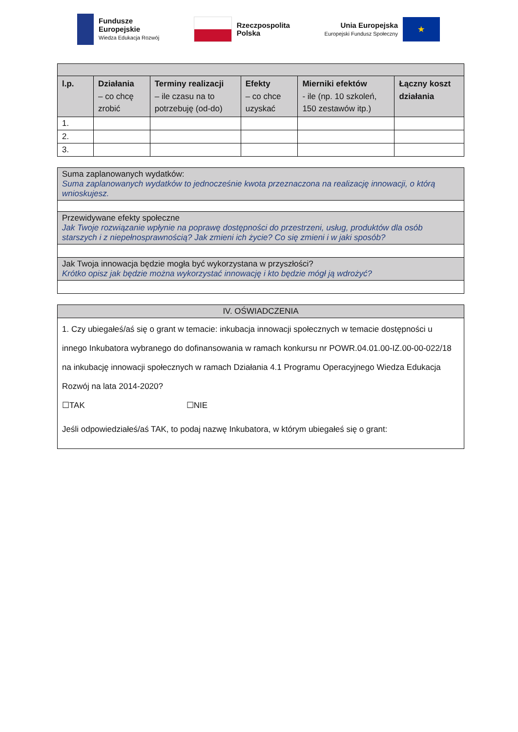Fundusze
Europejskie
Wiedza Edukacja Rozwój
Rzeczpospolita
Polska
Unia Europejska
Europejski Fundusz Społeczny
★
| l.p. | Działania – co chcę zrobić | Terminy realizacji – ile czasu na to potrzebuję (od-do) | Efekty – co chce uzyskać | Mierniki efektów - ile (np. 10 szkoleń, 150 zestawów itp.) | Łączny koszt działania |
| --- | --- | --- | --- | --- | --- |
| 1. | | | | | |
| 2. | | | | | |
| 3. | | | | | |
| Suma zaplanowanych wydatków: Suma zaplanowanych wydatków to jednocześnie kwota przeznaczona na realizację innowacji, o którą wnioskujesz. |
| Przewidywane efekty społeczne Jak Twoje rozwiązanie wpłynie na poprawę dostępności do przestrzeni, usług, produktów dla osób starszych i z niepełnosprawnością? Jak zmieni ich życie? Co się zmieni i w jaki sposób? |
| Jak Twoja innowacja będzie mogła być wykorzystana w przyszłości? Krótko opisz jak będzie można wykorzystać innowację i kto będzie mógł ją wdrożyć? |
| IV. OŚWIADCZENIA |
| 1. Czy ubiegałeś/aś się o grant w temacie: inkubacja innowacji społecznych w temacie dostępności u innego Inkubatora wybranego do dofinansowania w ramach konkursu nr POWR.04.01.00-IZ.00-00-022/18 na inkubację innowacji społecznych w ramach Działania 4.1 Programu Operacyjnego Wiedza Edukacja Rozwój na lata 2014-2020? ☐TAK ☐NIE Jeśli odpowiedziałeś/aś TAK, to podaj nazwę Inkubatora, w którym ubiegałeś się o grant: |